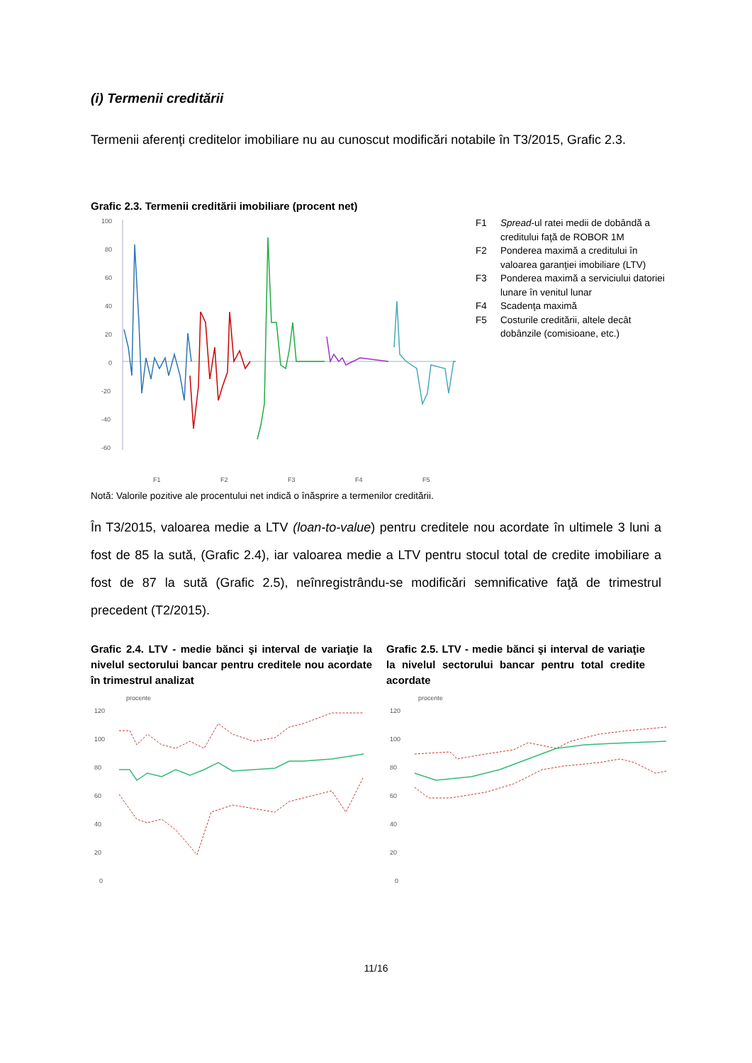(i) Termenii creditării
Termenii aferenți creditelor imobiliare nu au cunoscut modificări notabile în T3/2015, Grafic 2.3.
Grafic 2.3. Termenii creditării imobiliare (procent net)
100
80
60
40
20
0
-20
-40
-60
F1
F2
F3
F4
F5
F1 Spread-ul ratei medii de dobândă a creditului faţă de ROBOR 1M
F2 Ponderea maximă a creditului în valoarea garanţiei imobiliare (LTV)
F3 Ponderea maximă a serviciului datoriei lunare în venitul lunar
F4 Scadenţa maximă
F5 Costurile creditării, altele decât dobânzile (comisioane, etc.)
Notă: Valorile pozitive ale procentului net indică o înăsprire a termenilor creditării.
În T3/2015, valoarea medie a LTV (loan-to-value) pentru creditele nou acordate în ultimele 3 luni a fost de 85 la sută, (Grafic 2.4), iar valoarea medie a LTV pentru stocul total de credite imobiliare a fost de 87 la sută (Grafic 2.5), neînregistrându-se modificări semnificative faţă de trimestrul precedent (T2/2015).
Grafic 2.4. LTV - medie bănci şi interval de variaţie la nivelul sectorului bancar pentru creditele nou acordate în trimestrul analizat
procente
120
100
80
60
40
20
0
Grafic 2.5. LTV - medie bănci şi interval de variaţie la nivelul sectorului bancar pentru total credite acordate
procente
120
100
80
60
40
20
0
11/16